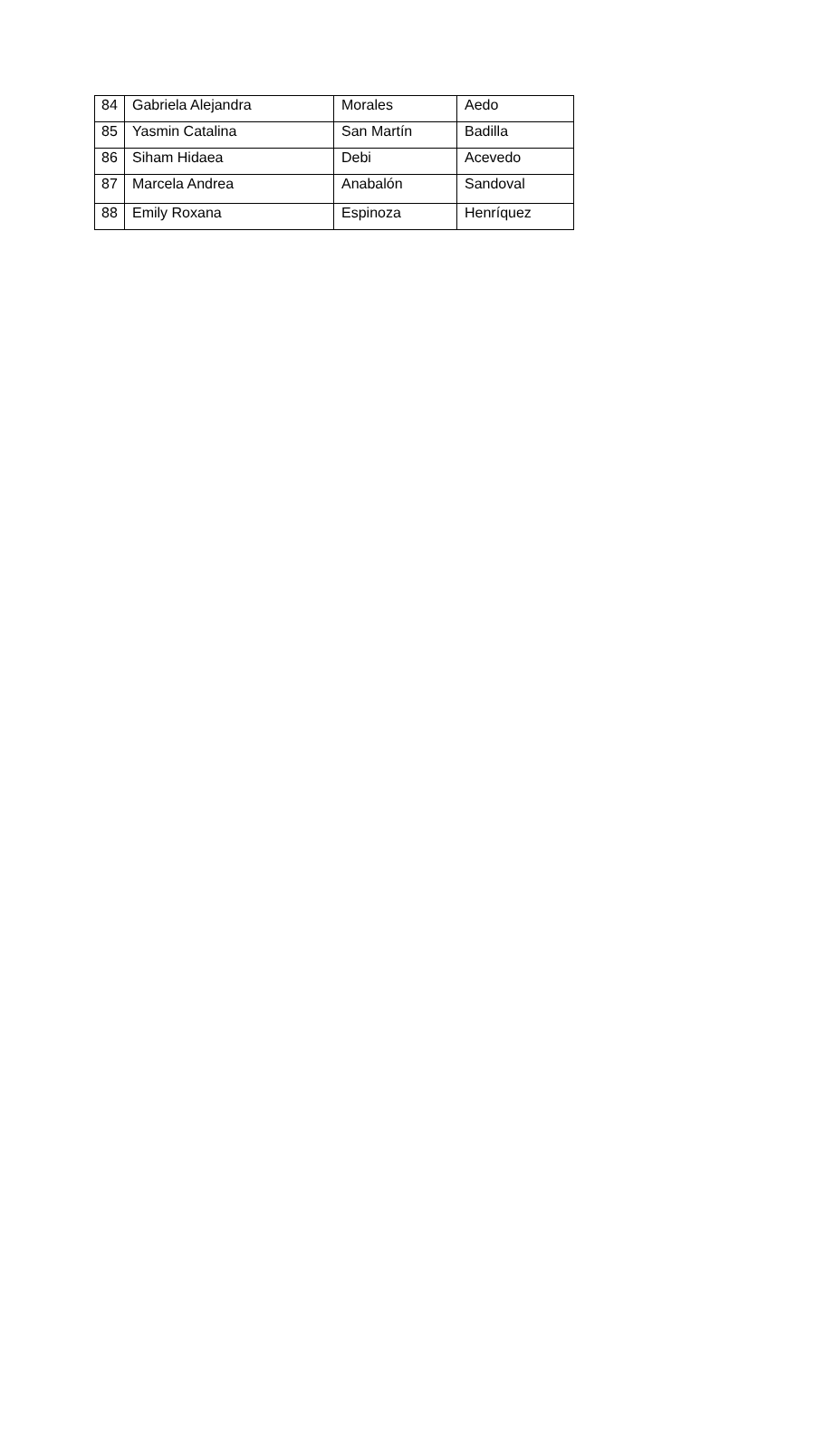| 84 | Gabriela Alejandra | Morales | Aedo |
| 85 | Yasmin Catalina | San Martín | Badilla |
| 86 | Siham Hidaea | Debi | Acevedo |
| 87 | Marcela Andrea | Anabalón | Sandoval |
| 88 | Emily Roxana | Espinoza | Henríquez |